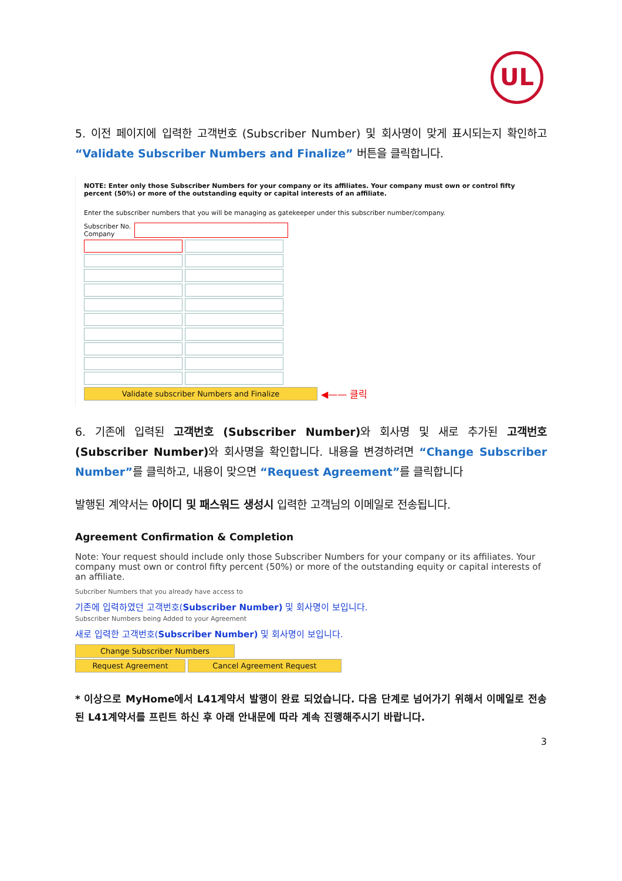UL
5. 이전 페이지에 입력한 고객번호 (Subscriber Number) 및 회사명이 맞게 표시되는지 확인하고 “Validate Subscriber Numbers and Finalize” 버튼을 클릭합니다.
NOTE: Enter only those Subscriber Numbers for your company or its affiliates. Your company must own or control fifty percent (50%) or more of the outstanding equity or capital interests of an affiliate.
Enter the subscriber numbers that you will be managing as gatekeeper under this subscriber number/company.
Subscriber No.
Company
Validate subscriber Numbers and Finalize
◀—— 클릭
6. 기존에 입력된 고객번호 (Subscriber Number) 와 회사명 및 새로 추가된 고객번호 (Subscriber Number) 와 회사명을 확인합니다. 내용을 변경하려면 “Change Subscriber Number”를 클릭하고, 내용이 맞으면 “Request Agreement”를 클릭합니다
발행된 계약서는 아이디 및 패스워드 생성시 입력한 고객님의 이메일로 전송됩니다.
Agreement Confirmation & Completion
Note: Your request should include only those Subscriber Numbers for your company or its affiliates. Your company must own or control fifty percent (50%) or more of the outstanding equity or capital interests of an affiliate.
Subcriber Numbers that you already have access to
기존에 입력하였던 고객번호(Subscriber Number) 및 회사명이 보입니다.
Subscriber Numbers being Added to your Agreement
새로 입력한 고객번호(Subscriber Number) 및 회사명이 보입니다.
Change Subscriber Numbers
Request Agreement Cancel Agreement Request
* 이상으로 MyHome에서 L41계약서 발행이 완료 되었습니다. 다음 단계로 넘어가기 위해서 이메일로 전송된 L41계약서를 프린트 하신 후 아래 안내문에 따라 계속 진행해주시기 바랍니다.
3